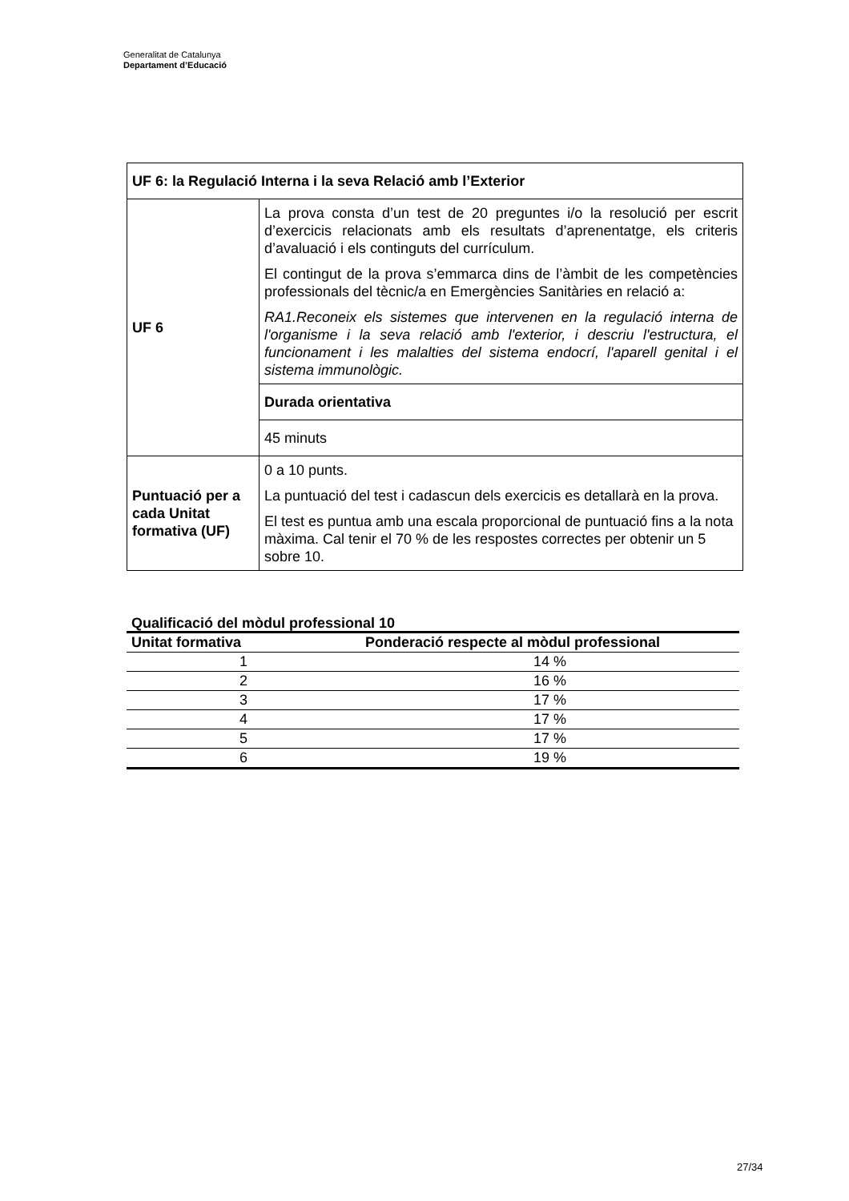Generalitat de Catalunya
Departament d’Educació
| UF 6: la Regulació Interna i la seva Relació amb l’Exterior | |
| UF 6 | La prova consta d’un test de 20 preguntes i/o la resolució per escrit d’exercicis relacionats amb els resultats d’aprenentatge, els criteris d’avaluació i els continguts del currículum. El contingut de la prova s’emmarca dins de l’àmbit de les competències professionals del tècnic/a en Emergències Sanitàries en relació a: RA1.Reconeix els sistemes que intervenen en la regulació interna de l'organisme i la seva relació amb l'exterior, i descriu l'estructura, el funcionament i les malalties del sistema endocrí, l'aparell genital i el sistema immunològic. |
| | Durada orientativa |
| | 45 minuts |
| Puntuació per a cada Unitat formativa (UF) | 0 a 10 punts. La puntuació del test i cadascun dels exercicis es detallarà en la prova. El test es puntua amb una escala proporcional de puntuació fins a la nota màxima. Cal tenir el 70 % de les respostes correctes per obtenir un 5 sobre 10. |
Qualificació del mòdul professional 10
| Unitat formativa | Ponderació respecte al mòdul professional |
| --- | --- |
| 1 | 14 % |
| 2 | 16 % |
| 3 | 17 % |
| 4 | 17 % |
| 5 | 17 % |
| 6 | 19 % |
27/34